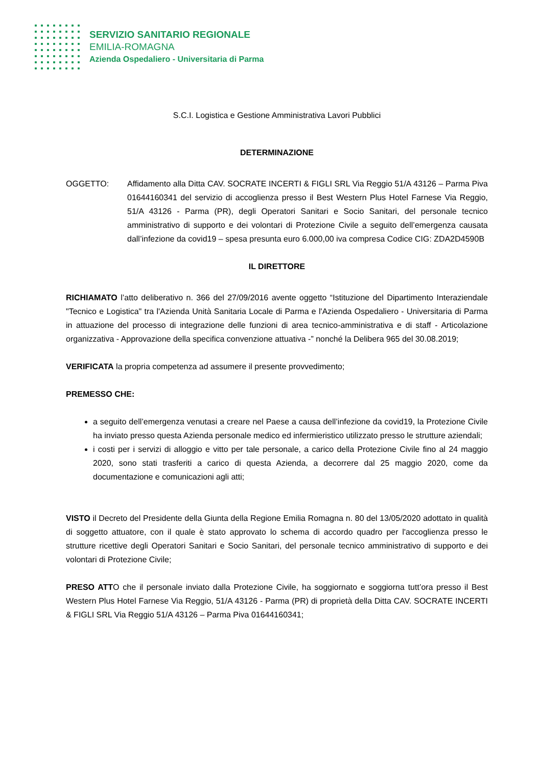SERVIZIO SANITARIO REGIONALE
EMILIA-ROMAGNA
Azienda Ospedaliero - Universitaria di Parma
S.C.I. Logistica e Gestione Amministrativa Lavori Pubblici
DETERMINAZIONE
OGGETTO: Affidamento alla Ditta CAV. SOCRATE INCERTI & FIGLI SRL Via Reggio 51/A 43126 – Parma Piva 01644160341 del servizio di accoglienza presso il Best Western Plus Hotel Farnese Via Reggio, 51/A 43126 - Parma (PR), degli Operatori Sanitari e Socio Sanitari, del personale tecnico amministrativo di supporto e dei volontari di Protezione Civile a seguito dell’emergenza causata dall’infezione da covid19 – spesa presunta euro 6.000,00 iva compresa Codice CIG: ZDA2D4590B
IL DIRETTORE
RICHIAMATO l’atto deliberativo n. 366 del 27/09/2016 avente oggetto “Istituzione del Dipartimento Interaziendale "Tecnico e Logistica" tra l'Azienda Unità Sanitaria Locale di Parma e l'Azienda Ospedaliero - Universitaria di Parma in attuazione del processo di integrazione delle funzioni di area tecnico-amministrativa e di staff - Articolazione organizzativa - Approvazione della specifica convenzione attuativa -” nonché la Delibera 965 del 30.08.2019;
VERIFICATA la propria competenza ad assumere il presente provvedimento;
PREMESSO CHE:
a seguito dell’emergenza venutasi a creare nel Paese a causa dell’infezione da covid19, la Protezione Civile ha inviato presso questa Azienda personale medico ed infermieristico utilizzato presso le strutture aziendali;
i costi per i servizi di alloggio e vitto per tale personale, a carico della Protezione Civile fino al 24 maggio 2020, sono stati trasferiti a carico di questa Azienda, a decorrere dal 25 maggio 2020, come da documentazione e comunicazioni agli atti;
VISTO il Decreto del Presidente della Giunta della Regione Emilia Romagna n. 80 del 13/05/2020 adottato in qualità di soggetto attuatore, con il quale è stato approvato lo schema di accordo quadro per l'accoglienza presso le strutture ricettive degli Operatori Sanitari e Socio Sanitari, del personale tecnico amministrativo di supporto e dei volontari di Protezione Civile;
PRESO ATTO che il personale inviato dalla Protezione Civile, ha soggiornato e soggiorna tutt’ora presso il Best Western Plus Hotel Farnese Via Reggio, 51/A 43126 - Parma (PR) di proprietà della Ditta CAV. SOCRATE INCERTI & FIGLI SRL Via Reggio 51/A 43126 – Parma Piva 01644160341;